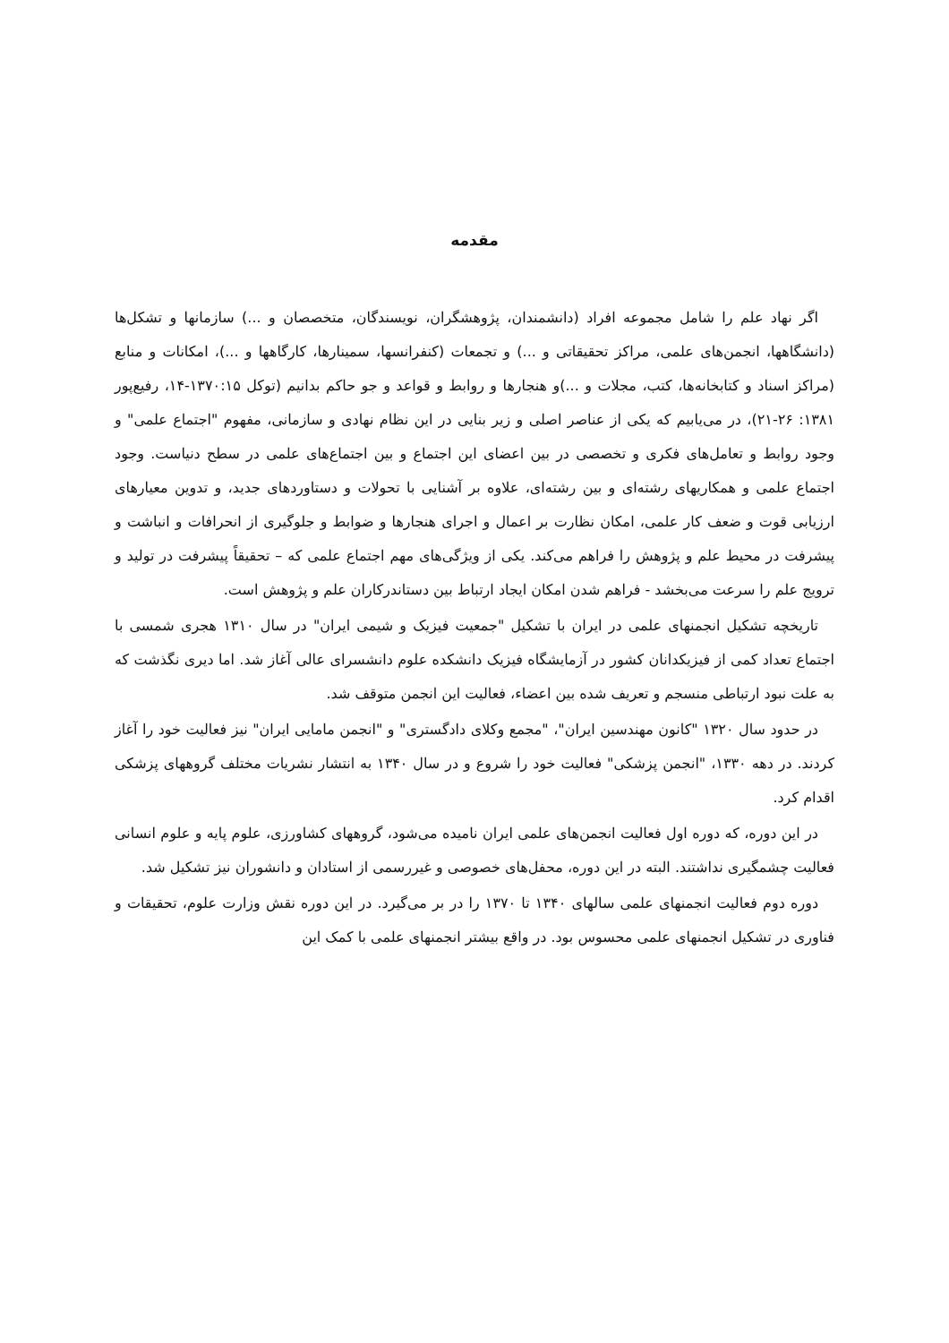مقدمه
اگر نهاد علم را شامل مجموعه افراد (دانشمندان، پژوهشگران، نویسندگان، متخصصان و ...) سازمانها و تشکل‌ها (دانشگاهها، انجمن‌های علمی، مراکز تحقیقاتی و ...) و تجمعات (کنفرانسها، سمینارها، کارگاهها و ...)، امکانات و منابع (مراکز اسناد و کتابخانه‌ها، کتب، مجلات و ...)و هنجارها و روابط و قواعد و جو حاکم بدانیم (توکل ۱۳۷۰:۱۵-۱۴، رفیع‌پور ۱۳۸۱: ۲۶-۲۱)، در می‌یابیم که یکی از عناصر اصلی و زیر بنایی در این نظام نهادی و سازمانی، مفهوم "اجتماع علمی" و وجود روابط و تعامل‌های فکری و تخصصی در بین اعضای این اجتماع و بین اجتماع‌های علمی در سطح دنیاست. وجود اجتماع علمی و همکاریهای رشته‌ای و بین رشته‌ای، علاوه بر آشنایی با تحولات و دستاوردهای جدید، و تدوین معیارهای ارزیابی قوت و ضعف کار علمی، امکان نظارت بر اعمال و اجرای هنجارها و ضوابط و جلوگیری از انحرافات و انباشت و پیشرفت در محیط علم و پژوهش را فراهم می‌کند. یکی از ویژگی‌های مهم اجتماع علمی که – تحقیقاً پیشرفت در تولید و ترویج علم را سرعت می‌بخشد - فراهم شدن امکان ایجاد ارتباط بین دستاندرکاران علم و پژوهش است.
تاریخچه تشکیل انجمنهای علمی در ایران با تشکیل "جمعیت فیزیک و شیمی ایران" در سال ۱۳۱۰ هجری شمسی با اجتماع تعداد کمی از فیزیکدانان کشور در آزمایشگاه فیزیک دانشکده علوم دانشسرای عالی آغاز شد. اما دیری نگذشت که به علت نبود ارتباطی منسجم و تعریف شده بین اعضاء، فعالیت این انجمن متوقف شد.
در حدود سال ۱۳۲۰ "کانون مهندسین ایران"، "مجمع وکلای دادگستری" و "انجمن مامایی ایران" نیز فعالیت خود را آغاز کردند. در دهه ۱۳۳۰، "انجمن پزشکی" فعالیت خود را شروع و در سال ۱۳۴۰ به انتشار نشریات مختلف گروههای پزشکی اقدام کرد.
در این دوره، که دوره اول فعالیت انجمن‌های علمی ایران نامیده می‌شود، گروههای کشاورزی، علوم پایه و علوم انسانی فعالیت چشمگیری نداشتند. البته در این دوره، محفل‌های خصوصی و غیررسمی از استادان و دانشوران نیز تشکیل شد.
دوره دوم فعالیت انجمنهای علمی سالهای ۱۳۴۰ تا ۱۳۷۰ را در بر می‌گیرد. در این دوره نقش وزارت علوم، تحقیقات و فناوری در تشکیل انجمنهای علمی محسوس بود. در واقع بیشتر انجمنهای علمی با کمک این